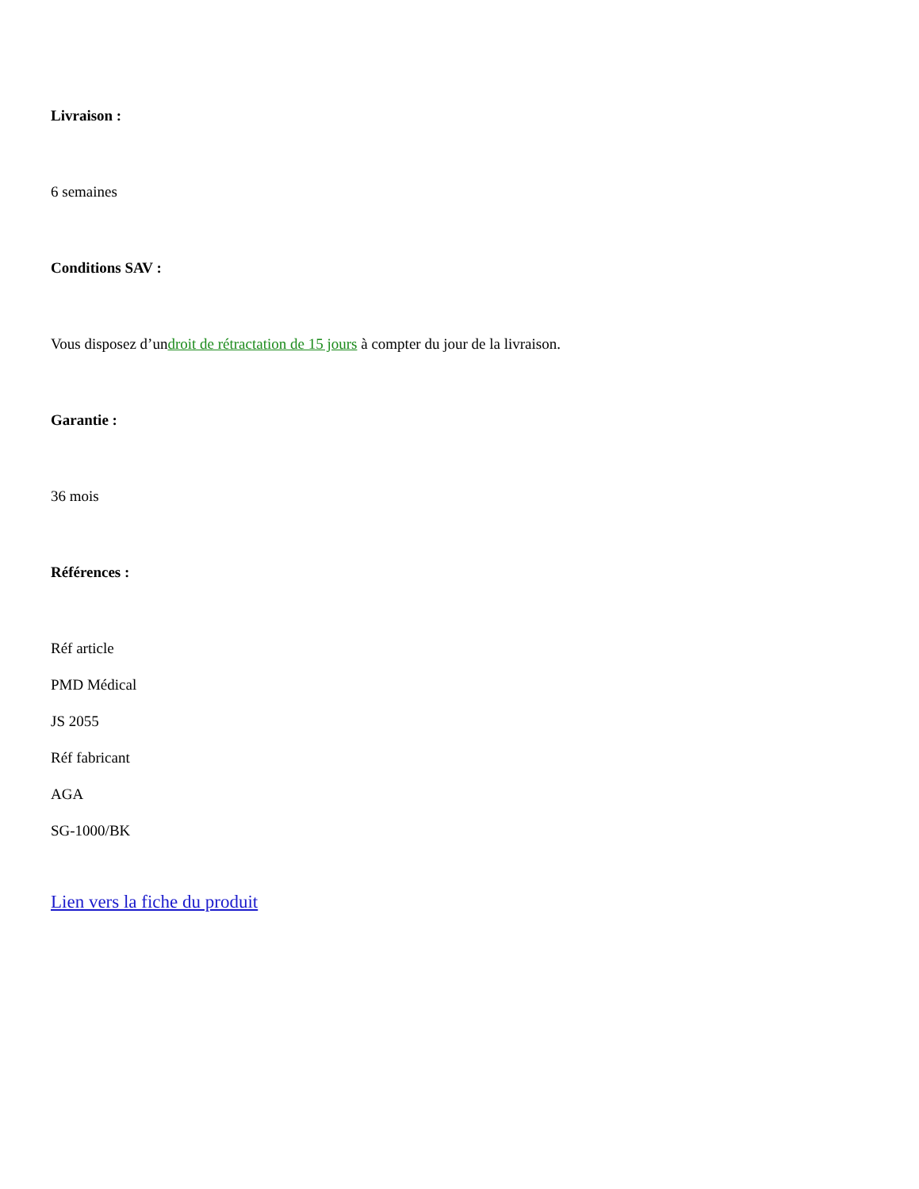Livraison :
6 semaines
Conditions SAV :
Vous disposez d’undroit de rétractation de 15 jours à compter du jour de la livraison.
Garantie :
36 mois
Références :
Réf article
PMD Médical
JS 2055
Réf fabricant
AGA
SG-1000/BK
Lien vers la fiche du produit